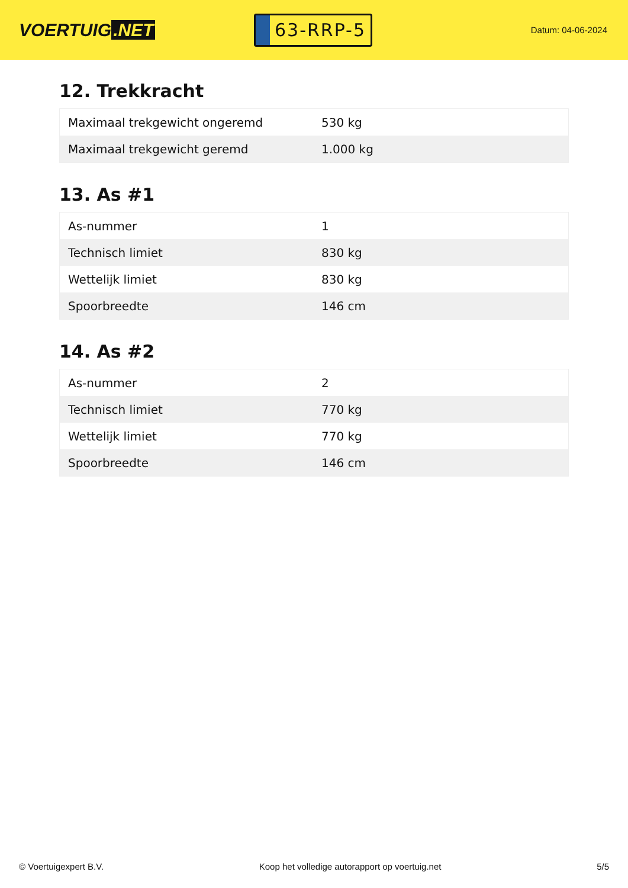VOERTUIG.NET
63-RRP-5
Datum: 04-06-2024
12. Trekkracht
| Maximaal trekgewicht ongeremd | 530 kg |
| Maximaal trekgewicht geremd | 1.000 kg |
13. As #1
| As-nummer | 1 |
| Technisch limiet | 830 kg |
| Wettelijk limiet | 830 kg |
| Spoorbreedte | 146 cm |
14. As #2
| As-nummer | 2 |
| Technisch limiet | 770 kg |
| Wettelijk limiet | 770 kg |
| Spoorbreedte | 146 cm |
© Voertuigexpert B.V. Koop het volledige autorapport op voertuig.net 5/5